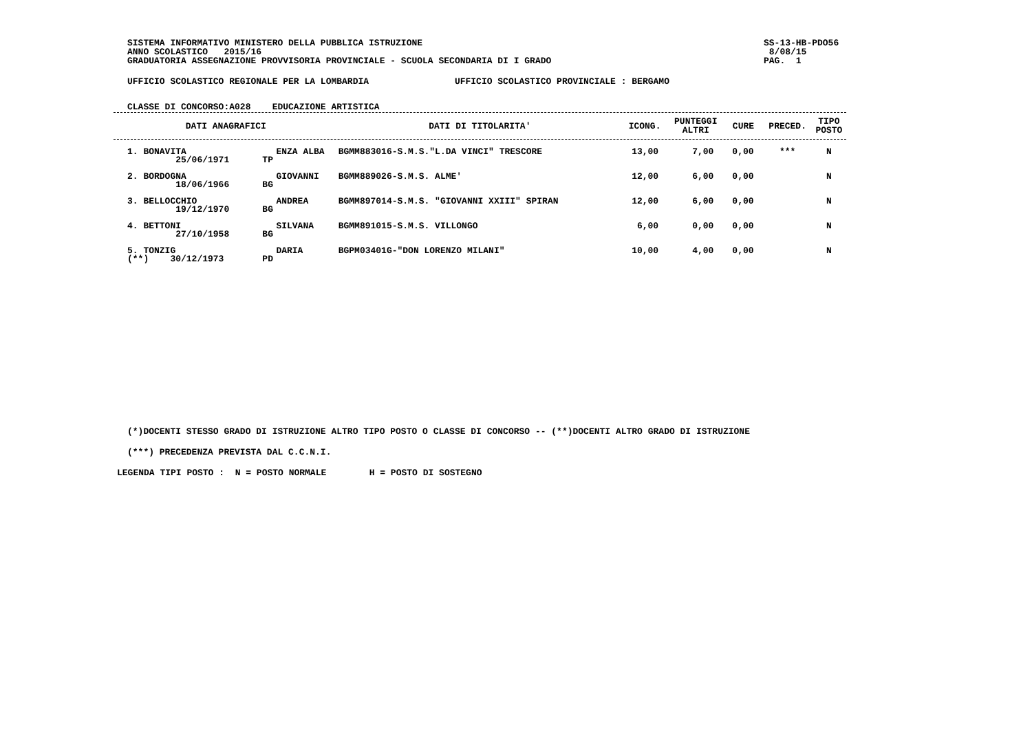SISTEMA INFORMATIVO MINISTERO DELLA PUBBLICA ISTRUZIONE
ANNO SCOLASTICO 2015/16
GRADUATORIA ASSEGNAZIONE PROVVISORIA PROVINCIALE - SCUOLA SECONDARIA DI I GRADO
SS-13-HB-PDO56
8/08/15
PAG. 1
UFFICIO SCOLASTICO REGIONALE PER LA LOMBARDIA UFFICIO SCOLASTICO PROVINCIALE : BERGAMO
CLASSE DI CONCORSO:A028 EDUCAZIONE ARTISTICA
| DATI ANAGRAFICI | | | DATI DI TITOLARITA' | ICONG. | PUNTEGGI ALTRI | CURE | PRECED. | TIPO POSTO |
| --- | --- | --- | --- | --- | --- | --- | --- | --- |
| 1. BONAVITA 25/06/1971 | TP | ENZA ALBA | BGMM883016-S.M.S."L.DA VINCI" TRESCORE | 13,00 | 7,00 | 0,00 | *** | N |
| 2. BORDOGNA 18/06/1966 | BG | GIOVANNI | BGMM889026-S.M.S. ALME' | 12,00 | 6,00 | 0,00 | | N |
| 3. BELLOCCHIO 19/12/1970 | BG | ANDREA | BGMM897014-S.M.S. "GIOVANNI XXIII" SPIRAN | 12,00 | 6,00 | 0,00 | | N |
| 4. BETTONI 27/10/1958 | BG | SILVANA | BGMM891015-S.M.S. VILLONGO | 6,00 | 0,00 | 0,00 | | N |
| 5. TONZIG (**) 30/12/1973 | PD | DARIA | BGPM03401G-"DON LORENZO MILANI" | 10,00 | 4,00 | 0,00 | | N |
(*)DOCENTI STESSO GRADO DI ISTRUZIONE ALTRO TIPO POSTO O CLASSE DI CONCORSO -- (**)DOCENTI ALTRO GRADO DI ISTRUZIONE
(***) PRECEDENZA PREVISTA DAL C.C.N.I.
LEGENDA TIPI POSTO : N = POSTO NORMALE H = POSTO DI SOSTEGNO